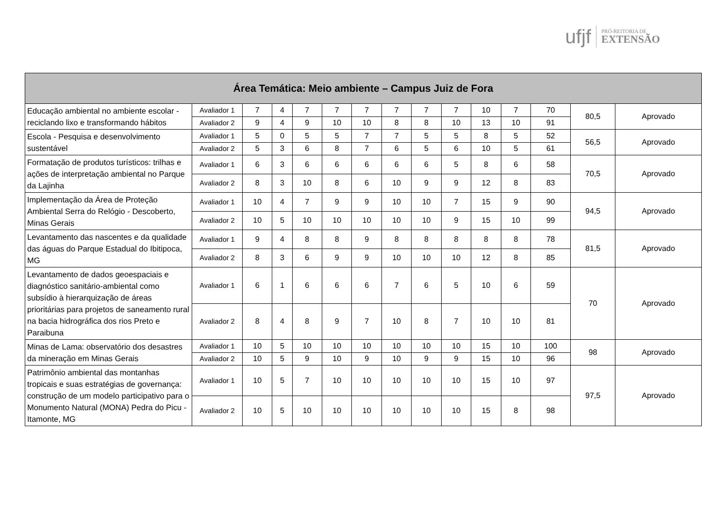ufjf PRÓ-REITORIA DE
EXTENSÃO
| Área Temática: Meio ambiente – Campus Juiz de Fora | | | | | | | | | | | | | | |
| --- | --- | --- | --- | --- | --- | --- | --- | --- | --- | --- | --- | --- | --- | --- |
| Educação ambiental no ambiente escolar - reciclando lixo e transformando hábitos | Avaliador 1 | 7 | 4 | 7 | 7 | 7 | 7 | 7 | 7 | 10 | 7 | 70 | 80,5 | Aprovado |
| | Avaliador 2 | 9 | 4 | 9 | 10 | 10 | 8 | 8 | 10 | 13 | 10 | 91 | | |
| Escola - Pesquisa e desenvolvimento sustentável | Avaliador 1 | 5 | 0 | 5 | 5 | 7 | 7 | 5 | 5 | 8 | 5 | 52 | 56,5 | Aprovado |
| | Avaliador 2 | 5 | 3 | 6 | 8 | 7 | 6 | 5 | 6 | 10 | 5 | 61 | | |
| Formatação de produtos turísticos: trilhas e ações de interpretação ambiental no Parque da Lajinha | Avaliador 1 | 6 | 3 | 6 | 6 | 6 | 6 | 6 | 5 | 8 | 6 | 58 | 70,5 | Aprovado |
| | Avaliador 2 | 8 | 3 | 10 | 8 | 6 | 10 | 9 | 9 | 12 | 8 | 83 | | |
| Implementação da Área de Proteção Ambiental Serra do Relógio - Descoberto, Minas Gerais | Avaliador 1 | 10 | 4 | 7 | 9 | 9 | 10 | 10 | 7 | 15 | 9 | 90 | 94,5 | Aprovado |
| | Avaliador 2 | 10 | 5 | 10 | 10 | 10 | 10 | 10 | 9 | 15 | 10 | 99 | | |
| Levantamento das nascentes e da qualidade das águas do Parque Estadual do Ibitipoca, MG | Avaliador 1 | 9 | 4 | 8 | 8 | 9 | 8 | 8 | 8 | 8 | 8 | 78 | 81,5 | Aprovado |
| | Avaliador 2 | 8 | 3 | 6 | 9 | 9 | 10 | 10 | 10 | 12 | 8 | 85 | | |
| Levantamento de dados geoespaciais e diagnóstico sanitário-ambiental como subsídio à hierarquização de áreas prioritárias para projetos de saneamento rural na bacia hidrográfica dos rios Preto e Paraibuna | Avaliador 1 | 6 | 1 | 6 | 6 | 6 | 7 | 6 | 5 | 10 | 6 | 59 | 70 | Aprovado |
| | Avaliador 2 | 8 | 4 | 8 | 9 | 7 | 10 | 8 | 7 | 10 | 10 | 81 | | |
| Minas de Lama: observatório dos desastres da mineração em Minas Gerais | Avaliador 1 | 10 | 5 | 10 | 10 | 10 | 10 | 10 | 10 | 15 | 10 | 100 | 98 | Aprovado |
| | Avaliador 2 | 10 | 5 | 9 | 10 | 9 | 10 | 9 | 9 | 15 | 10 | 96 | | |
| Patrimônio ambiental das montanhas tropicais e suas estratégias de governança: construção de um modelo participativo para o Monumento Natural (MONA) Pedra do Picu - Itamonte, MG | Avaliador 1 | 10 | 5 | 7 | 10 | 10 | 10 | 10 | 10 | 15 | 10 | 97 | 97,5 | Aprovado |
| | Avaliador 2 | 10 | 5 | 10 | 10 | 10 | 10 | 10 | 10 | 15 | 8 | 98 | | |